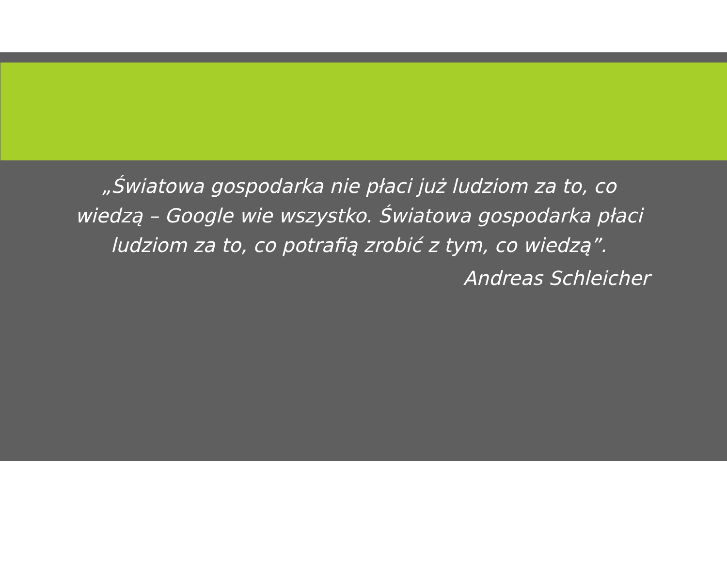„Światowa gospodarka nie płaci już ludziom za to, co wiedzą – Google wie wszystko. Światowa gospodarka płaci ludziom za to, co potrafią zrobić z tym, co wiedzą”.
Andreas Schleicher